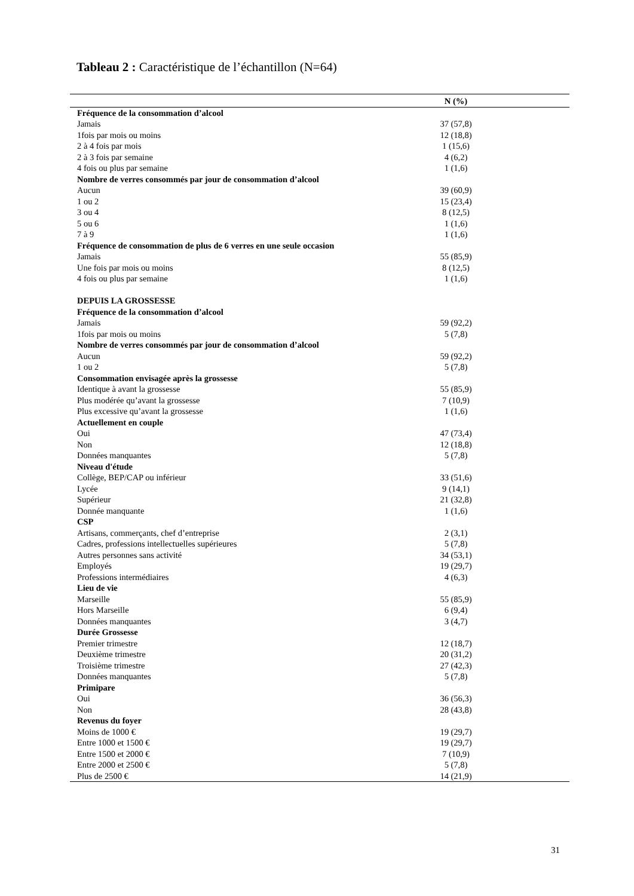Tableau 2 : Caractéristique de l’échantillon (N=64)
| | N (%) |
| --- | --- |
| Fréquence de la consommation d’alcool | |
| Jamais | 37 (57,8) |
| 1fois par mois ou moins | 12 (18,8) |
| 2 à 4 fois par mois | 1 (15,6) |
| 2 à 3 fois par semaine | 4 (6,2) |
| 4 fois ou plus par semaine | 1 (1,6) |
| Nombre de verres consommés par jour de consommation d’alcool | |
| Aucun | 39 (60,9) |
| 1 ou 2 | 15 (23,4) |
| 3 ou 4 | 8 (12,5) |
| 5 ou 6 | 1 (1,6) |
| 7 à 9 | 1 (1,6) |
| Fréquence de consommation de plus de 6 verres en une seule occasion | |
| Jamais | 55 (85,9) |
| Une fois par mois ou moins | 8 (12,5) |
| 4 fois ou plus par semaine | 1 (1,6) |
| DEPUIS LA GROSSESSE | |
| Fréquence de la consommation d’alcool | |
| Jamais | 59 (92,2) |
| 1fois par mois ou moins | 5 (7,8) |
| Nombre de verres consommés par jour de consommation d’alcool | |
| Aucun | 59 (92,2) |
| 1 ou 2 | 5 (7,8) |
| Consommation envisagée après la grossesse | |
| Identique à avant la grossesse | 55 (85,9) |
| Plus modérée qu’avant la grossesse | 7 (10,9) |
| Plus excessive qu’avant la grossesse | 1 (1,6) |
| Actuellement en couple | |
| Oui | 47 (73,4) |
| Non | 12 (18,8) |
| Données manquantes | 5 (7,8) |
| Niveau d'étude | |
| Collège, BEP/CAP ou inférieur | 33 (51,6) |
| Lycée | 9 (14,1) |
| Supérieur | 21 (32,8) |
| Donnée manquante | 1 (1,6) |
| CSP | |
| Artisans, commerçants, chef d’entreprise | 2 (3,1) |
| Cadres, professions intellectuelles supérieures | 5 (7,8) |
| Autres personnes sans activité | 34 (53,1) |
| Employés | 19 (29,7) |
| Professions intermédiaires | 4 (6,3) |
| Lieu de vie | |
| Marseille | 55 (85,9) |
| Hors Marseille | 6 (9,4) |
| Données manquantes | 3 (4,7) |
| Durée Grossesse | |
| Premier trimestre | 12 (18,7) |
| Deuxième trimestre | 20 (31,2) |
| Troisième trimestre | 27 (42,3) |
| Données manquantes | 5 (7,8) |
| Primipare | |
| Oui | 36 (56,3) |
| Non | 28 (43,8) |
| Revenus du foyer | |
| Moins de 1000 € | 19 (29,7) |
| Entre 1000 et 1500 € | 19 (29,7) |
| Entre 1500 et 2000 € | 7 (10,9) |
| Entre 2000 et 2500 € | 5 (7,8) |
| Plus de 2500 € | 14 (21,9) |
31